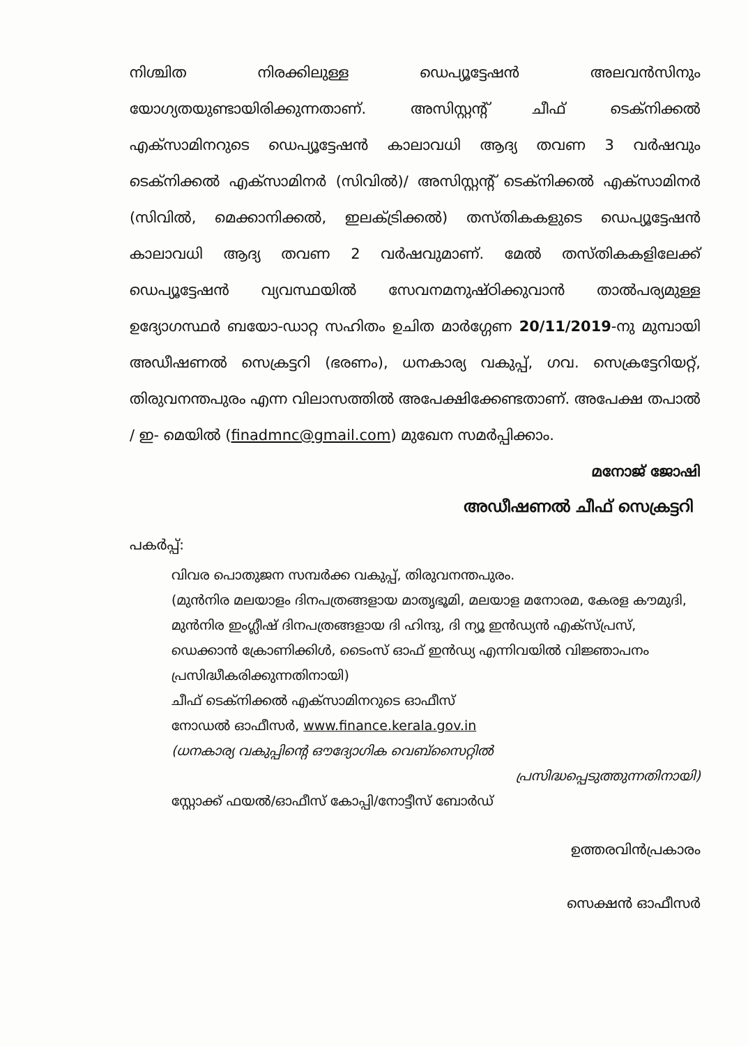നിശ്ചിത നിരക്കിലുള്ള ഡെപ്യൂട്ടേഷൻ അലവൻസിനും യോഗ്യതയുണ്ടായിരിക്കുന്നതാണ്. അസിസ്റ്റന്റ് ചീഫ് ടെക്നിക്കൽ എക്സാമിനറുടെ ഡെപ്യൂട്ടേഷൻ കാലാവധി ആദ്യ തവണ 3 വർഷവും ടെക്നിക്കൽ എക്സാമിനർ (സിവിൽ)/ അസിസ്റ്റന്റ് ടെക്നിക്കൽ എക്സാമിനർ (സിവിൽ, മെക്കാനിക്കൽ, ഇലക്ട്രിക്കൽ) തസ്തികകളുടെ ഡെപ്യൂട്ടേഷൻ കാലാവധി ആദ്യ തവണ 2 വർഷവുമാണ്. മേൽ തസ്തികകളിലേക്ക് ഡെപ്യൂട്ടേഷൻ വ്യവസ്ഥയിൽ സേവനമനുഷ്ഠിക്കുവാൻ താൽപര്യമുള്ള ഉദ്യോഗസ്ഥർ ബയോ-ഡാറ്റ സഹിതം ഉചിത മാർഗ്ഗേണ 20/11/2019-നു മുമ്പായി അഡീഷണൽ സെക്രട്ടറി (ഭരണം), ധനകാര്യ വകുപ്പ്, ഗവ. സെക്രട്ടേറിയറ്റ്, തിരുവനന്തപുരം എന്ന വിലാസത്തിൽ അപേക്ഷിക്കേണ്ടതാണ്. അപേക്ഷ തപാൽ / ഇ- മെയിൽ (finadmnc@gmail.com) മുഖേന സമർപ്പിക്കാം.
മനോജ് ജോഷി
അഡീഷണൽ ചീഫ് സെക്രട്ടറി
പകർപ്പ്:
വിവര പൊതുജന സമ്പർക്ക വകുപ്പ്, തിരുവനന്തപുരം.
(മുൻനിര മലയാളം ദിനപത്രങ്ങളായ മാതൃഭൂമി, മലയാള മനോരമ, കേരള കൗമുദി, മുൻനിര ഇംഗ്ലീഷ് ദിനപത്രങ്ങളായ ദി ഹിന്ദു, ദി ന്യൂ ഇൻഡ്യൻ എക്സ്പ്രസ്, ഡെക്കാൻ ക്രോണിക്കിൾ, ടൈംസ് ഓഫ് ഇൻഡ്യ എന്നിവയിൽ വിജ്ഞാപനം പ്രസിദ്ധീകരിക്കുന്നതിനായി)
ചീഫ് ടെക്നിക്കൽ എക്സാമിനറുടെ ഓഫീസ്
നോഡൽ ഓഫീസർ, www.finance.kerala.gov.in
(ധനകാര്യ വകുപ്പിന്റെ ഔദ്യോഗിക വെബ്സൈറ്റിൽ
പ്രസിദ്ധപ്പെടുത്തുന്നതിനായി)
സ്റ്റോക്ക് ഫയൽ/ഓഫീസ് കോപ്പി/നോട്ടീസ് ബോർഡ്
ഉത്തരവിൻപ്രകാരം
സെക്ഷൻ ഓഫീസർ